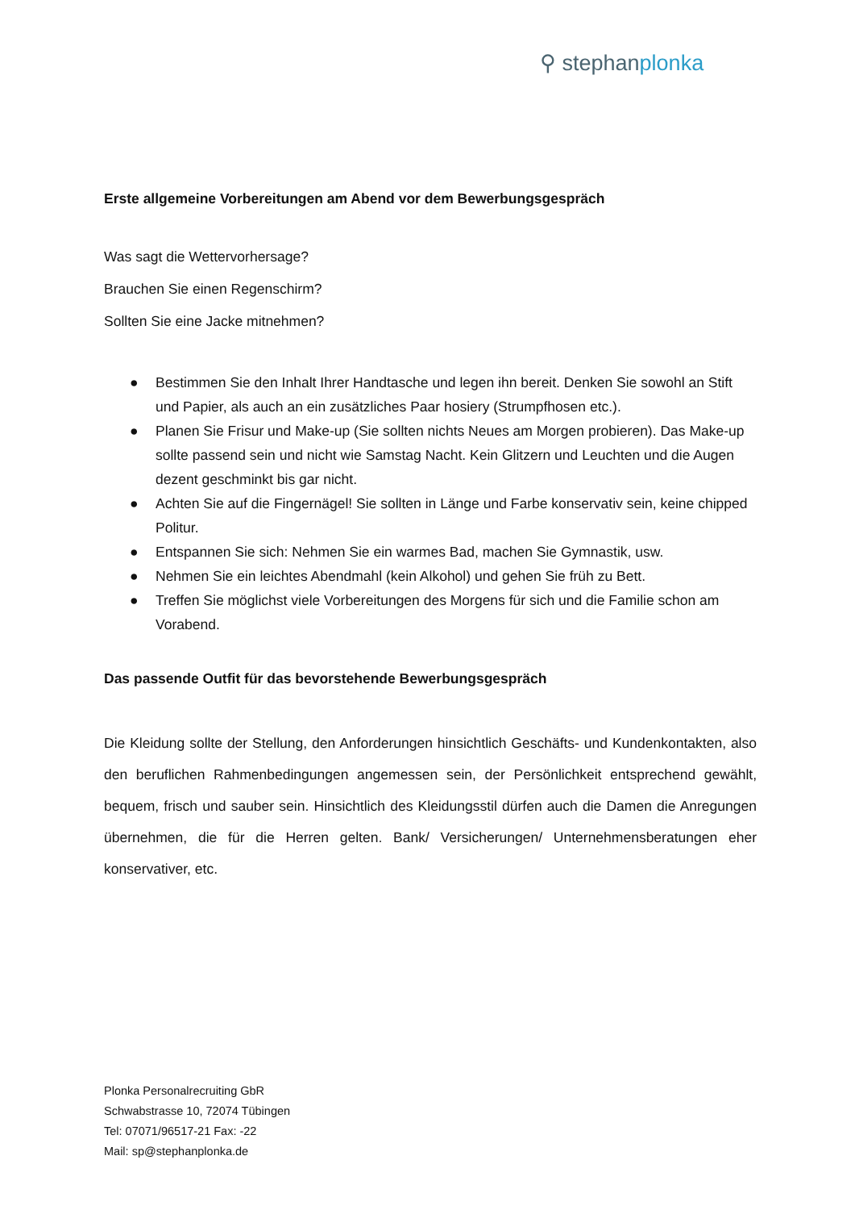⚲ stephanplonka
Erste allgemeine Vorbereitungen am Abend vor dem Bewerbungsgespräch
Was sagt die Wettervorhersage?
Brauchen Sie einen Regenschirm?
Sollten Sie eine Jacke mitnehmen?
● Bestimmen Sie den Inhalt Ihrer Handtasche und legen ihn bereit. Denken Sie sowohl an Stift und Papier, als auch an ein zusätzliches Paar hosiery (Strumpfhosen etc.).
● Planen Sie Frisur und Make-up (Sie sollten nichts Neues am Morgen probieren). Das Make-up sollte passend sein und nicht wie Samstag Nacht. Kein Glitzern und Leuchten und die Augen dezent geschminkt bis gar nicht.
● Achten Sie auf die Fingernägel! Sie sollten in Länge und Farbe konservativ sein, keine chipped Politur.
● Entspannen Sie sich: Nehmen Sie ein warmes Bad, machen Sie Gymnastik, usw.
● Nehmen Sie ein leichtes Abendmahl (kein Alkohol) und gehen Sie früh zu Bett.
● Treffen Sie möglichst viele Vorbereitungen des Morgens für sich und die Familie schon am Vorabend.
Das passende Outfit für das bevorstehende Bewerbungsgespräch
Die Kleidung sollte der Stellung, den Anforderungen hinsichtlich Geschäfts- und Kundenkontakten, also den beruflichen Rahmenbedingungen angemessen sein, der Persönlichkeit entsprechend gewählt, bequem, frisch und sauber sein. Hinsichtlich des Kleidungsstil dürfen auch die Damen die Anregungen übernehmen, die für die Herren gelten. Bank/ Versicherungen/ Unternehmensberatungen eher konservativer, etc.
Plonka Personalrecruiting GbR
Schwabstrasse 10, 72074 Tübingen
Tel: 07071/96517-21 Fax: -22
Mail: sp@stephanplonka.de